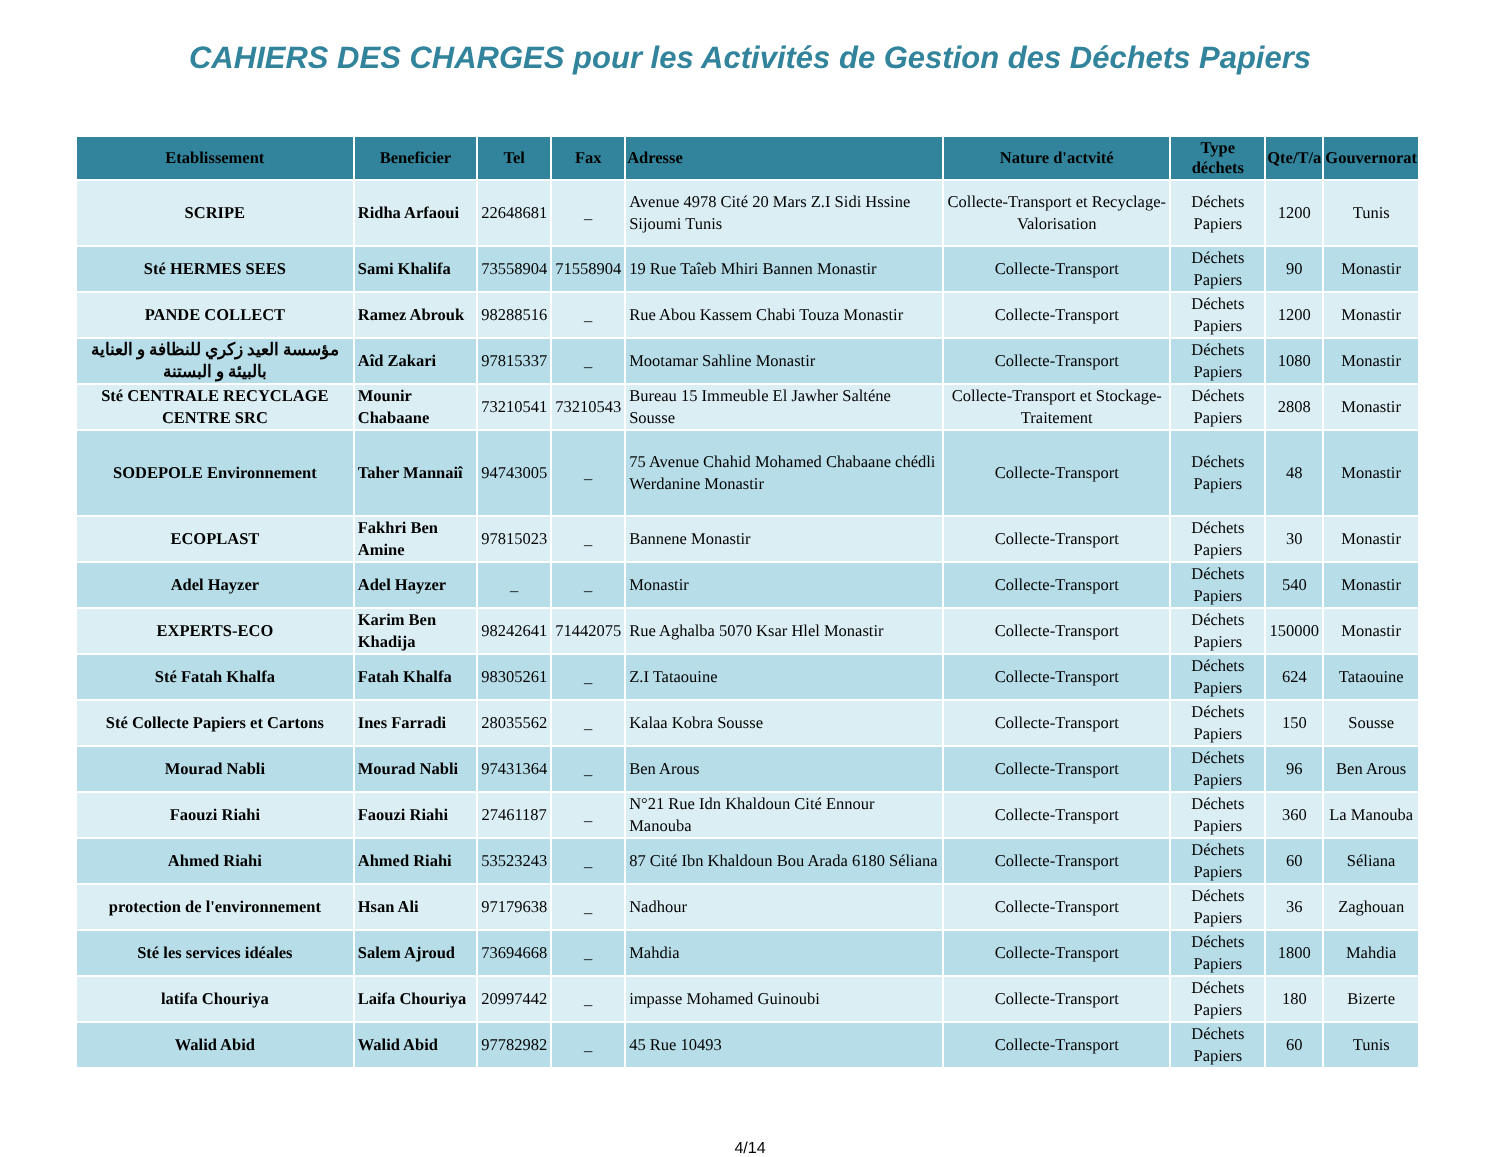CAHIERS DES CHARGES pour les Activités de Gestion des Déchets Papiers
| Etablissement | Beneficier | Tel | Fax | Adresse | Nature d'actvité | Type déchets | Qte/T/a | Gouvernorat |
| --- | --- | --- | --- | --- | --- | --- | --- | --- |
| SCRIPE | Ridha Arfaoui | 22648681 | _ | Avenue 4978 Cité 20 Mars Z.I Sidi Hssine Sijoumi Tunis | Collecte-Transport et Recyclage-Valorisation | Déchets Papiers | 1200 | Tunis |
| Sté HERMES SEES | Sami Khalifa | 73558904 | 71558904 | 19 Rue Taîeb Mhiri Bannen Monastir | Collecte-Transport | Déchets Papiers | 90 | Monastir |
| PANDE COLLECT | Ramez Abrouk | 98288516 | _ | Rue Abou Kassem Chabi Touza Monastir | Collecte-Transport | Déchets Papiers | 1200 | Monastir |
| مؤسسة العيد زكري للنظافة و العناية بالبيئة و البستنة | Aîd Zakari | 97815337 | _ | Mootamar Sahline Monastir | Collecte-Transport | Déchets Papiers | 1080 | Monastir |
| Sté CENTRALE RECYCLAGE CENTRE SRC | Mounir Chabaane | 73210541 | 73210543 | Bureau 15 Immeuble El Jawher Salténe Sousse | Collecte-Transport et Stockage-Traitement | Déchets Papiers | 2808 | Monastir |
| SODEPOLE Environnement | Taher Mannaiî | 94743005 | _ | 75 Avenue Chahid Mohamed Chabaane chédli Werdanine Monastir | Collecte-Transport | Déchets Papiers | 48 | Monastir |
| ECOPLAST | Fakhri Ben Amine | 97815023 | _ | Bannene Monastir | Collecte-Transport | Déchets Papiers | 30 | Monastir |
| Adel Hayzer | Adel Hayzer | _ | _ | Monastir | Collecte-Transport | Déchets Papiers | 540 | Monastir |
| EXPERTS-ECO | Karim Ben Khadija | 98242641 | 71442075 | Rue Aghalba 5070 Ksar Hlel Monastir | Collecte-Transport | Déchets Papiers | 150000 | Monastir |
| Sté Fatah Khalfa | Fatah Khalfa | 98305261 | _ | Z.I Tataouine | Collecte-Transport | Déchets Papiers | 624 | Tataouine |
| Sté Collecte Papiers et Cartons | Ines Farradi | 28035562 | _ | Kalaa Kobra Sousse | Collecte-Transport | Déchets Papiers | 150 | Sousse |
| Mourad Nabli | Mourad Nabli | 97431364 | _ | Ben Arous | Collecte-Transport | Déchets Papiers | 96 | Ben Arous |
| Faouzi Riahi | Faouzi Riahi | 27461187 | _ | N°21 Rue Idn Khaldoun Cité Ennour Manouba | Collecte-Transport | Déchets Papiers | 360 | La Manouba |
| Ahmed Riahi | Ahmed Riahi | 53523243 | _ | 87 Cité Ibn Khaldoun Bou Arada 6180 Séliana | Collecte-Transport | Déchets Papiers | 60 | Séliana |
| protection de l'environnement | Hsan Ali | 97179638 | _ | Nadhour | Collecte-Transport | Déchets Papiers | 36 | Zaghouan |
| Sté les services idéales | Salem Ajroud | 73694668 | _ | Mahdia | Collecte-Transport | Déchets Papiers | 1800 | Mahdia |
| latifa Chouriya | Laifa Chouriya | 20997442 | _ | impasse Mohamed Guinoubi | Collecte-Transport | Déchets Papiers | 180 | Bizerte |
| Walid Abid | Walid Abid | 97782982 | _ | 45 Rue 10493 | Collecte-Transport | Déchets Papiers | 60 | Tunis |
4/14